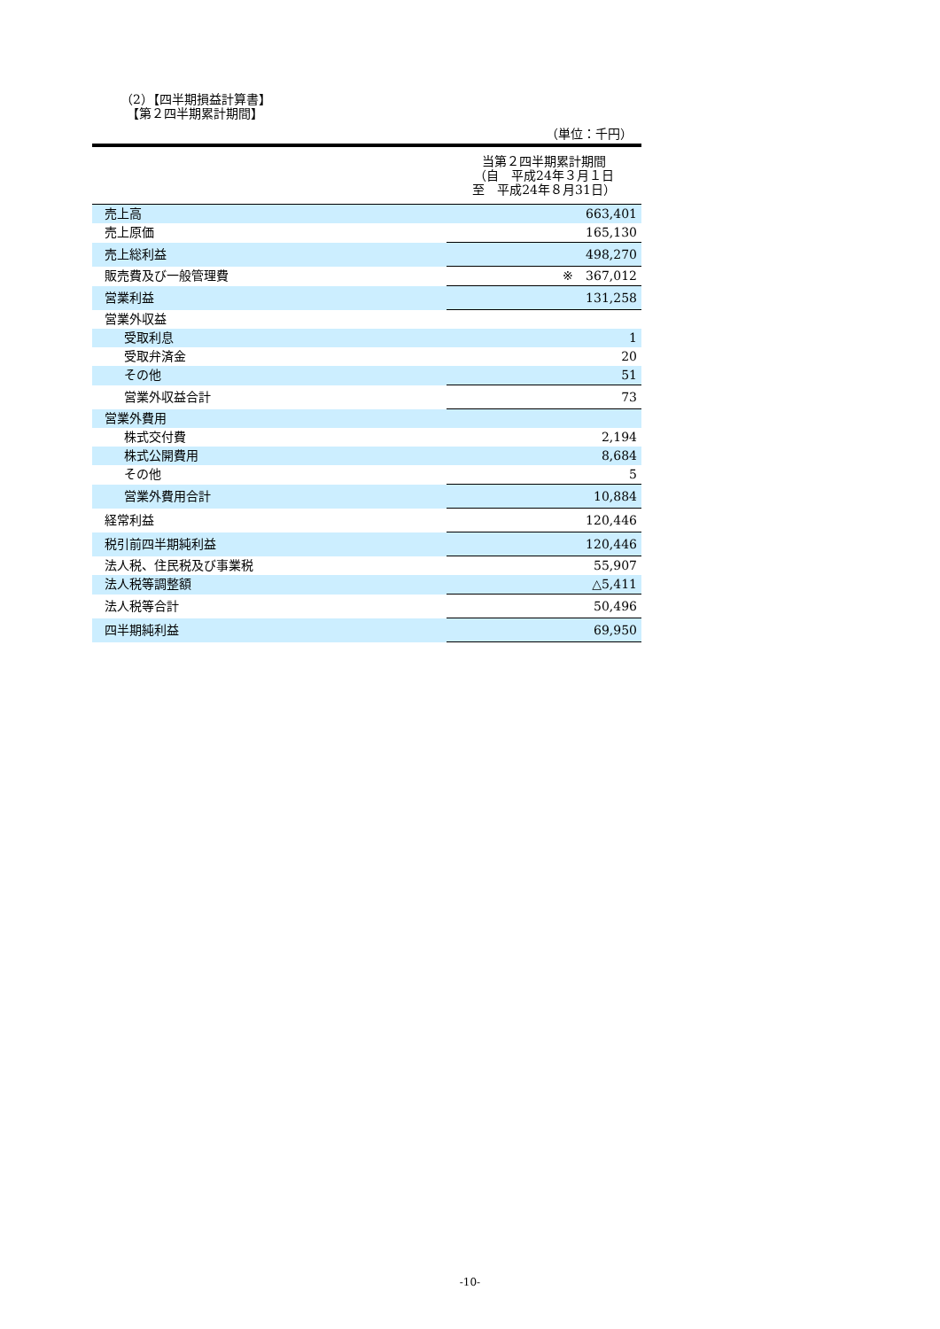（2）【四半期損益計算書】
　【第２四半期累計期間】
（単位：千円）
| | 当第２四半期累計期間 （自 平成24年３月１日 至 平成24年８月31日） |
| --- | --- |
| 売上高 | 663,401 |
| 売上原価 | 165,130 |
| 売上総利益 | 498,270 |
| 販売費及び一般管理費 | ※ 367,012 |
| 営業利益 | 131,258 |
| 営業外収益 | |
| 受取利息 | 1 |
| 受取弁済金 | 20 |
| その他 | 51 |
| 営業外収益合計 | 73 |
| 営業外費用 | |
| 株式交付費 | 2,194 |
| 株式公開費用 | 8,684 |
| その他 | 5 |
| 営業外費用合計 | 10,884 |
| 経常利益 | 120,446 |
| 税引前四半期純利益 | 120,446 |
| 法人税、住民税及び事業税 | 55,907 |
| 法人税等調整額 | △5,411 |
| 法人税等合計 | 50,496 |
| 四半期純利益 | 69,950 |
-10-